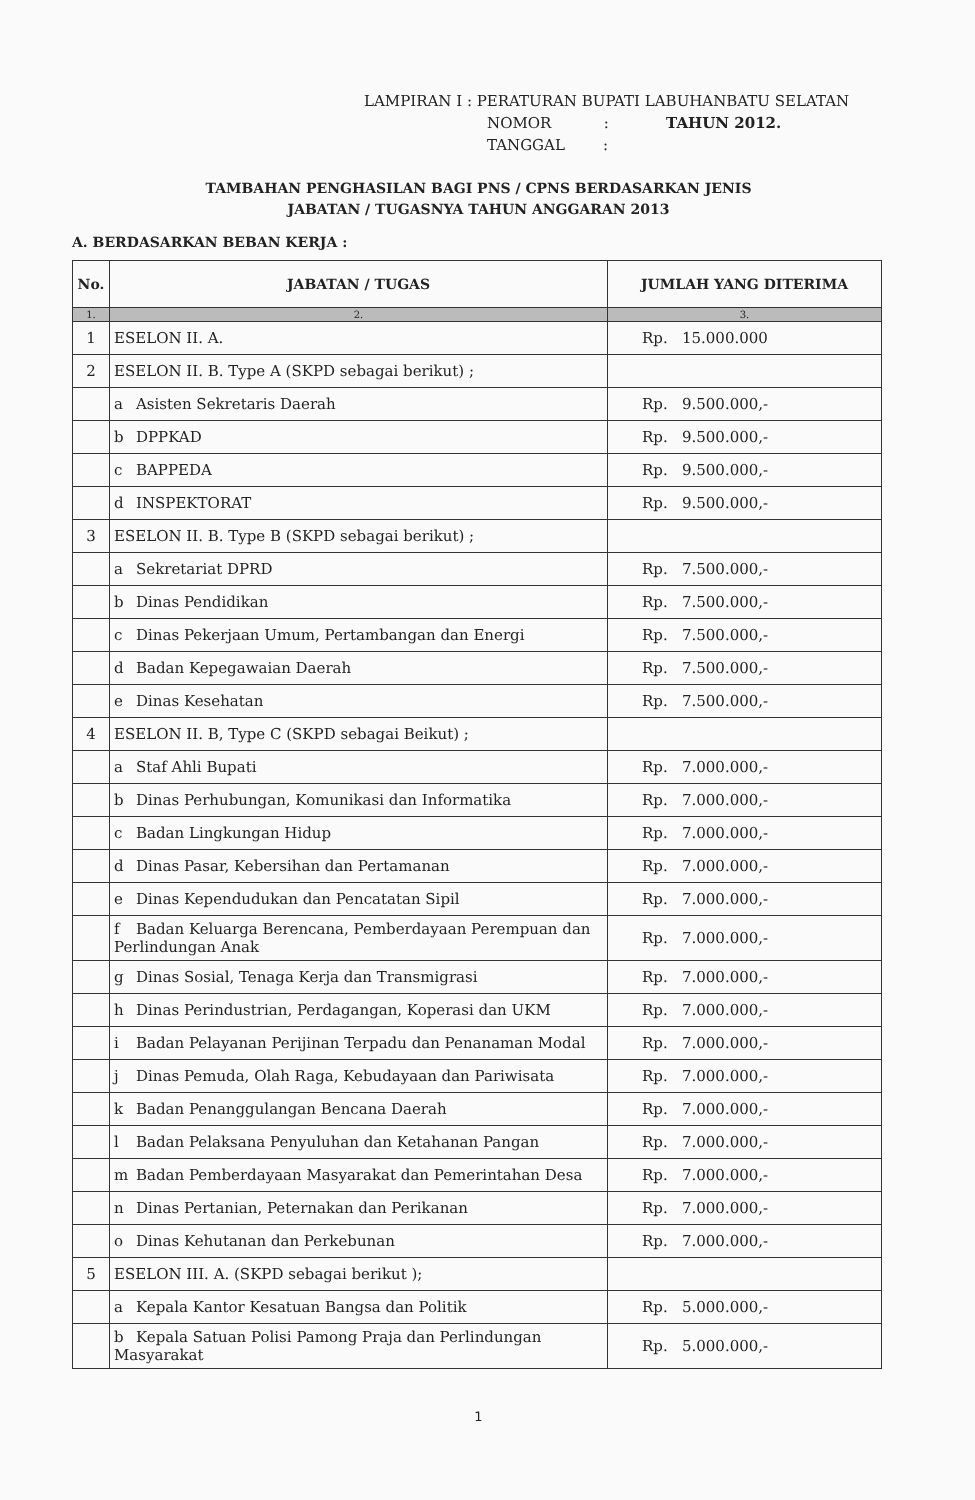LAMPIRAN I : PERATURAN BUPATI LABUHANBATU SELATAN
NOMOR : TAHUN 2012.
TANGGAL :
TAMBAHAN PENGHASILAN BAGI PNS / CPNS BERDASARKAN JENIS
JABATAN / TUGASNYA TAHUN ANGGARAN 2013
A. BERDASARKAN BEBAN KERJA :
| No. | JABATAN / TUGAS | JUMLAH YANG DITERIMA |
| --- | --- | --- |
| 1. | 2. | 3. |
| 1 | ESELON II. A. | Rp. 15.000.000 |
| 2 | ESELON II. B. Type A (SKPD sebagai berikut) ; | |
| | a Asisten Sekretaris Daerah | Rp. 9.500.000,- |
| | b DPPKAD | Rp. 9.500.000,- |
| | c BAPPEDA | Rp. 9.500.000,- |
| | d INSPEKTORAT | Rp. 9.500.000,- |
| 3 | ESELON II. B. Type B (SKPD sebagai berikut) ; | |
| | a Sekretariat DPRD | Rp. 7.500.000,- |
| | b Dinas Pendidikan | Rp. 7.500.000,- |
| | c Dinas Pekerjaan Umum, Pertambangan dan Energi | Rp. 7.500.000,- |
| | d Badan Kepegawaian Daerah | Rp. 7.500.000,- |
| | e Dinas Kesehatan | Rp. 7.500.000,- |
| 4 | ESELON II. B, Type C (SKPD sebagai Beikut) ; | |
| | a Staf Ahli Bupati | Rp. 7.000.000,- |
| | b Dinas Perhubungan, Komunikasi dan Informatika | Rp. 7.000.000,- |
| | c Badan Lingkungan Hidup | Rp. 7.000.000,- |
| | d Dinas Pasar, Kebersihan dan Pertamanan | Rp. 7.000.000,- |
| | e Dinas Kependudukan dan Pencatatan Sipil | Rp. 7.000.000,- |
| | f Badan Keluarga Berencana, Pemberdayaan Perempuan dan Perlindungan Anak | Rp. 7.000.000,- |
| | g Dinas Sosial, Tenaga Kerja dan Transmigrasi | Rp. 7.000.000,- |
| | h Dinas Perindustrian, Perdagangan, Koperasi dan UKM | Rp. 7.000.000,- |
| | i Badan Pelayanan Perijinan Terpadu dan Penanaman Modal | Rp. 7.000.000,- |
| | j Dinas Pemuda, Olah Raga, Kebudayaan dan Pariwisata | Rp. 7.000.000,- |
| | k Badan Penanggulangan Bencana Daerah | Rp. 7.000.000,- |
| | l Badan Pelaksana Penyuluhan dan Ketahanan Pangan | Rp. 7.000.000,- |
| | m Badan Pemberdayaan Masyarakat dan Pemerintahan Desa | Rp. 7.000.000,- |
| | n Dinas Pertanian, Peternakan dan Perikanan | Rp. 7.000.000,- |
| | o Dinas Kehutanan dan Perkebunan | Rp. 7.000.000,- |
| 5 | ESELON III. A. (SKPD sebagai berikut ); | |
| | a Kepala Kantor Kesatuan Bangsa dan Politik | Rp. 5.000.000,- |
| | b Kepala Satuan Polisi Pamong Praja dan Perlindungan Masyarakat | Rp. 5.000.000,- |
1